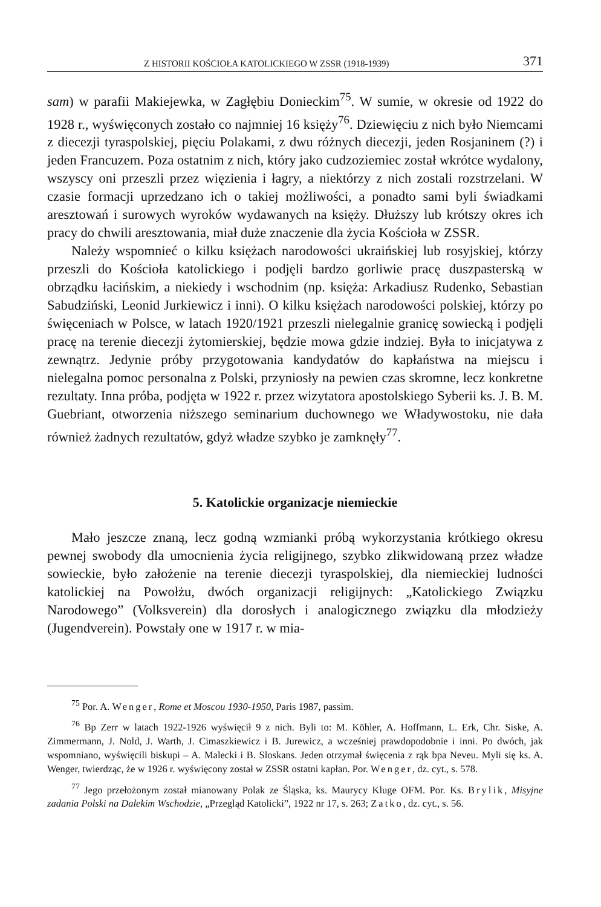Z HISTORII KOŚCIOŁA KATOLICKIEGO W ZSSR (1918-1939) 371
sam) w parafii Makiejewka, w Zagłębiu Donieckim<sup>75</sup>. W sumie, w okresie od 1922 do 1928 r., wyświęconych zostało co najmniej 16 księży<sup>76</sup>. Dziewięciu z nich było Niemcami z diecezji tyraspolskiej, pięciu Polakami, z dwu różnych diecezji, jeden Rosjaninem (?) i jeden Francuzem. Poza ostatnim z nich, który jako cudzoziemiec został wkrótce wydalony, wszyscy oni przeszli przez więzienia i łagry, a niektórzy z nich zostali rozstrzelani. W czasie formacji uprzedzano ich o takiej możliwości, a ponadto sami byli świadkami aresztowań i surowych wyroków wydawanych na księży. Dłuższy lub krótszy okres ich pracy do chwili aresztowania, miał duże znaczenie dla życia Kościoła w ZSSR.
Należy wspomnieć o kilku księżach narodowości ukraińskiej lub rosyjskiej, którzy przeszli do Kościoła katolickiego i podjęli bardzo gorliwie pracę duszpasterską w obrządku łacińskim, a niekiedy i wschodnim (np. księża: Arkadiusz Rudenko, Sebastian Sabudziński, Leonid Jurkiewicz i inni). O kilku księżach narodowości polskiej, którzy po święceniach w Polsce, w latach 1920/1921 przeszli nielegalnie granicę sowiecką i podjęli pracę na terenie diecezji żytomierskiej, będzie mowa gdzie indziej. Była to inicjatywa z zewnątrz. Jedynie próby przygotowania kandydatów do kapłaństwa na miejscu i nielegalna pomoc personalna z Polski, przyniosły na pewien czas skromne, lecz konkretne rezultaty. Inna próba, podjęta w 1922 r. przez wizytatora apostolskiego Syberii ks. J. B. M. Guebriant, otworzenia niższego seminarium duchownego we Władywostoku, nie dała również żadnych rezultatów, gdyż władze szybko je zamknęły<sup>77</sup>.
5. Katolickie organizacje niemieckie
Mało jeszcze znaną, lecz godną wzmianki próbą wykorzystania krótkiego okresu pewnej swobody dla umocnienia życia religijnego, szybko zlikwidowaną przez władze sowieckie, było założenie na terenie diecezji tyraspolskiej, dla niemieckiej ludności katolickiej na Powołżu, dwóch organizacji religijnych: „Katolickiego Związku Narodowego” (Volksverein) dla dorosłych i analogicznego związku dla młodzieży (Jugendverein). Powstały one w 1917 r. w mia-
<sup>75</sup> Por. A. Wenger, Rome et Moscou 1930-1950, Paris 1987, passim.
<sup>76</sup> Bp Zerr w latach 1922-1926 wyświęcił 9 z nich. Byli to: M. Köhler, A. Hoffmann, L. Erk, Chr. Siske, A. Zimmermann, J. Nold, J. Warth, J. Cimaszkiewicz i B. Jurewicz, a wcześniej prawdopodobnie i inni. Po dwóch, jak wspomniano, wyświęcili biskupi – A. Malecki i B. Sloskans. Jeden otrzymał święcenia z rąk bpa Neveu. Myli się ks. A. Wenger, twierdząc, że w 1926 r. wyświęcony został w ZSSR ostatni kapłan. Por. Wenger, dz. cyt., s. 578.
<sup>77</sup> Jego przełożonym został mianowany Polak ze Śląska, ks. Maurycy Kluge OFM. Por. Ks. Brylik, Misyjne zadania Polski na Dalekim Wschodzie, „Przegląd Katolicki”, 1922 nr 17, s. 263; Zatko, dz. cyt., s. 56.